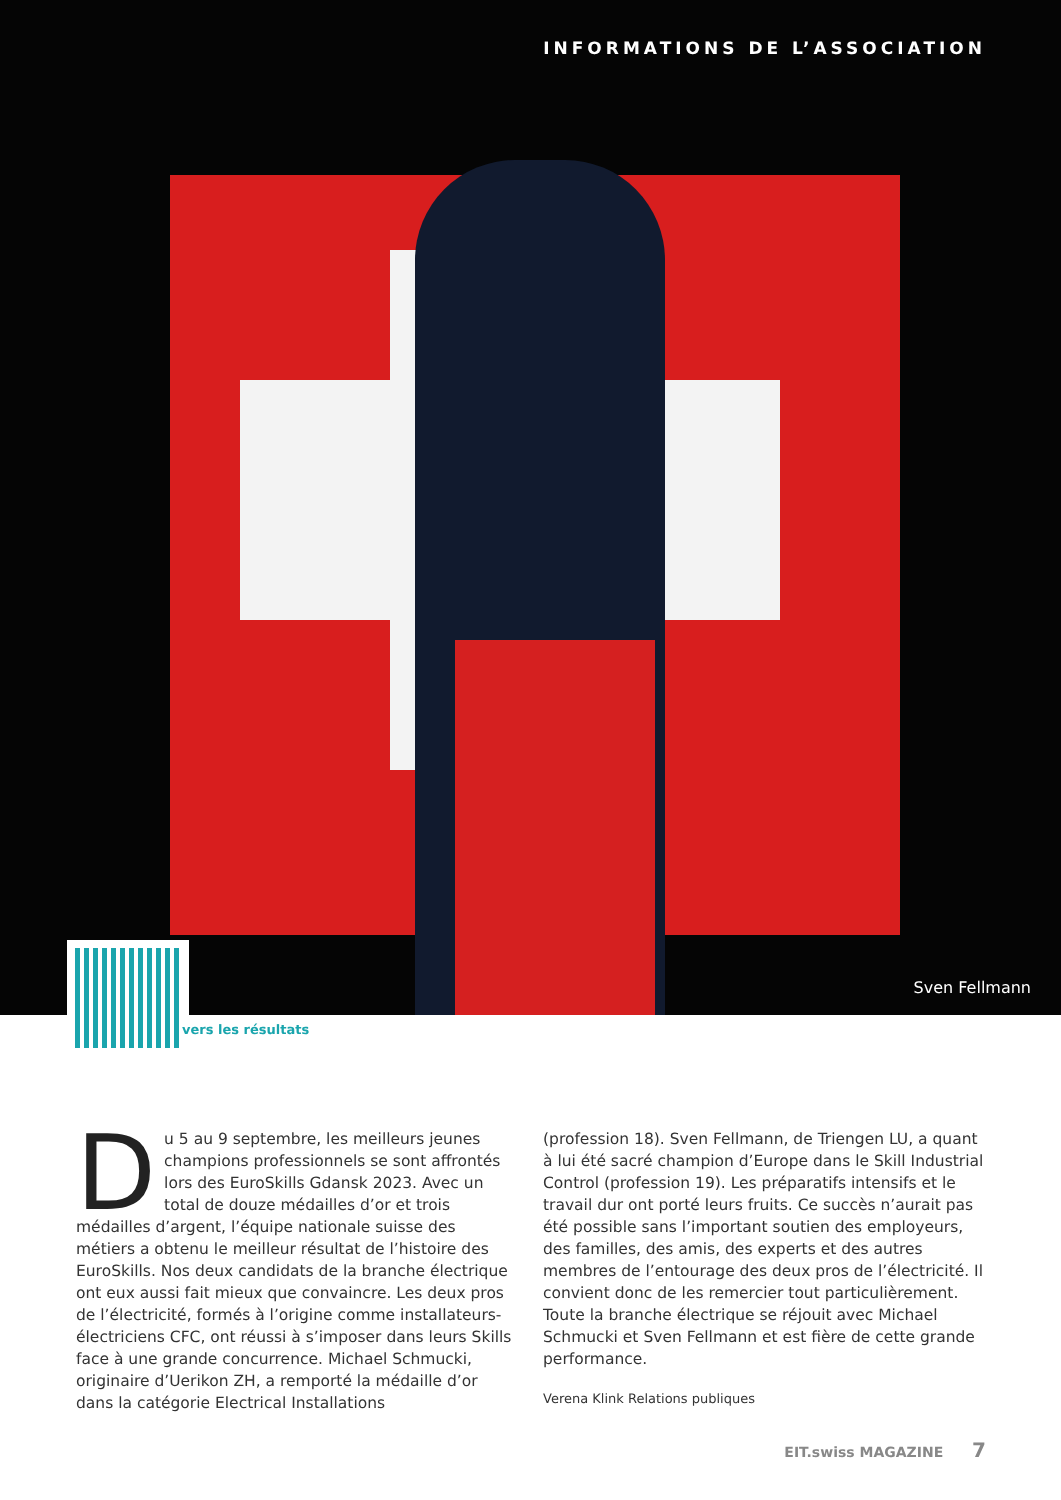INFORMATIONS DE L’ASSOCIATION
Sven Fellmann
vers les résultats
Du 5 au 9 septembre, les meilleurs jeunes champions professionnels se sont affrontés lors des EuroSkills Gdansk 2023. Avec un total de douze médailles d’or et trois médailles d’argent, l’équipe nationale suisse des métiers a obtenu le meilleur résultat de l’histoire des EuroSkills. Nos deux candidats de la branche électrique ont eux aussi fait mieux que convaincre. Les deux pros de l’électricité, formés à l’origine comme installateurs-électriciens CFC, ont réussi à s’imposer dans leurs Skills face à une grande concurrence. Michael Schmucki, originaire d’Uerikon ZH, a remporté la médaille d’or dans la catégorie Electrical Installations
(profession 18). Sven Fellmann, de Triengen LU, a quant à lui été sacré champion d’Europe dans le Skill Industrial Control (profession 19). Les préparatifs intensifs et le travail dur ont porté leurs fruits. Ce succès n’aurait pas été possible sans l’important soutien des employeurs, des familles, des amis, des experts et des autres membres de l’entourage des deux pros de l’électricité. Il convient donc de les remercier tout particulièrement. Toute la branche électrique se réjouit avec Michael Schmucki et Sven Fellmann et est fière de cette grande performance.
Verena Klink Relations publiques
EIT.swiss MAGAZINE 7